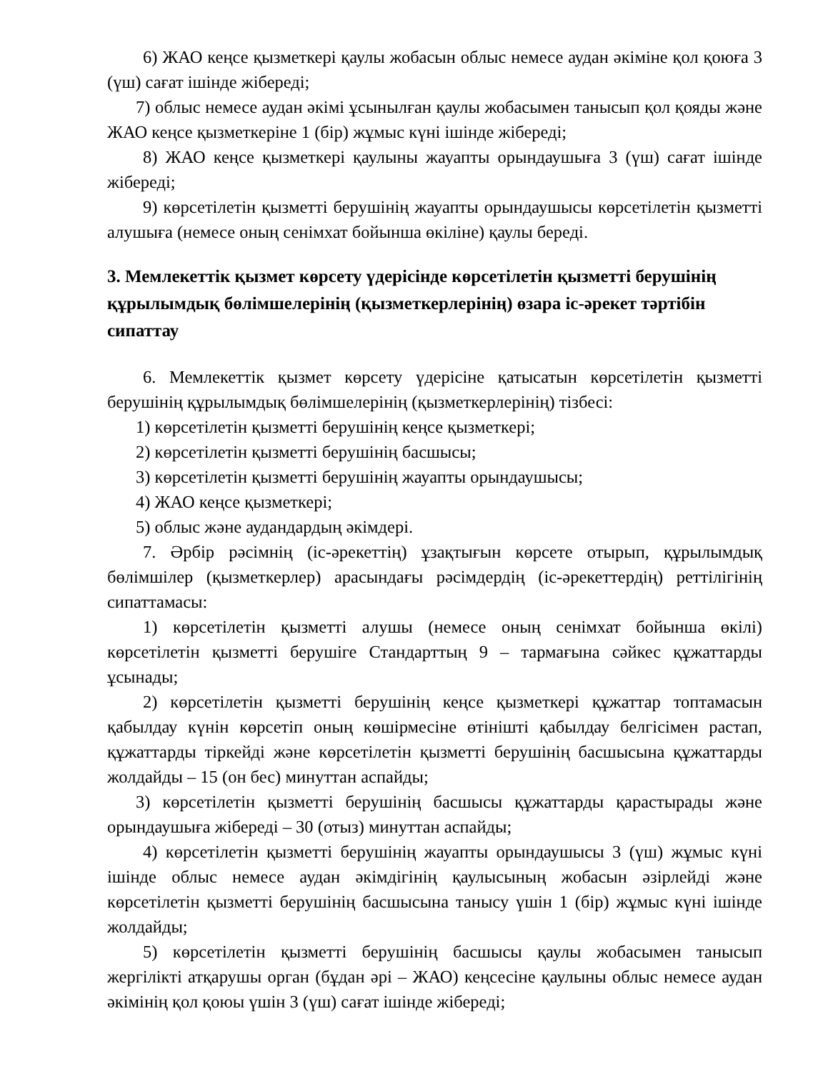6) ЖАО кеңсе қызметкері қаулы жобасын облыс немесе аудан әкіміне қол қоюға 3 (үш) сағат ішінде жібереді;
7) облыс немесе аудан әкімі ұсынылған қаулы жобасымен танысып қол қояды және ЖАО кеңсе қызметкеріне 1 (бір) жұмыс күні ішінде жібереді;
8) ЖАО кеңсе қызметкері қаулыны жауапты орындаушыға 3 (үш) сағат ішінде жібереді;
9) көрсетілетін қызметті берушінің жауапты орындаушысы көрсетілетін қызметті алушыға (немесе оның сенімхат бойынша өкіліне) қаулы береді.
3. Мемлекеттік қызмет көрсету үдерісінде көрсетілетін қызметті берушінің құрылымдық бөлімшелерінің (қызметкерлерінің) өзара іс-әрекет тәртібін сипаттау
6. Мемлекеттік қызмет көрсету үдерісіне қатысатын көрсетілетін қызметті берушінің құрылымдық бөлімшелерінің (қызметкерлерінің) тізбесі:
1) көрсетілетін қызметті берушінің кеңсе қызметкері;
2) көрсетілетін қызметті берушінің басшысы;
3) көрсетілетін қызметті берушінің жауапты орындаушысы;
4) ЖАО кеңсе қызметкері;
5) облыс және аудандардың әкімдері.
7. Әрбір рәсімнің (іс-әрекеттің) ұзақтығын көрсете отырып, құрылымдық бөлімшілер (қызметкерлер) арасындағы рәсімдердің (іс-әрекеттердің) реттілігінің сипаттамасы:
1) көрсетілетін қызметті алушы (немесе оның сенімхат бойынша өкілі) көрсетілетін қызметті берушіге Стандарттың 9 – тармағына сәйкес құжаттарды ұсынады;
2) көрсетілетін қызметті берушінің кеңсе қызметкері құжаттар топтамасын қабылдау күнін көрсетіп оның көшірмесіне өтінішті қабылдау белгісімен растап, құжаттарды тіркейді және көрсетілетін қызметті берушінің басшысына құжаттарды жолдайды – 15 (он бес) минуттан аспайды;
3) көрсетілетін қызметті берушінің басшысы құжаттарды қарастырады және орындаушыға жібереді – 30 (отыз) минуттан аспайды;
4) көрсетілетін қызметті берушінің жауапты орындаушысы 3 (үш) жұмыс күні ішінде облыс немесе аудан әкімдігінің қаулысының жобасын әзірлейді және көрсетілетін қызметті берушінің басшысына танысу үшін 1 (бір) жұмыс күні ішінде жолдайды;
5) көрсетілетін қызметті берушінің басшысы қаулы жобасымен танысып жергілікті атқарушы орган (бұдан әрі – ЖАО) кеңсесіне қаулыны облыс немесе аудан әкімінің қол қоюы үшін 3 (үш) сағат ішінде жібереді;